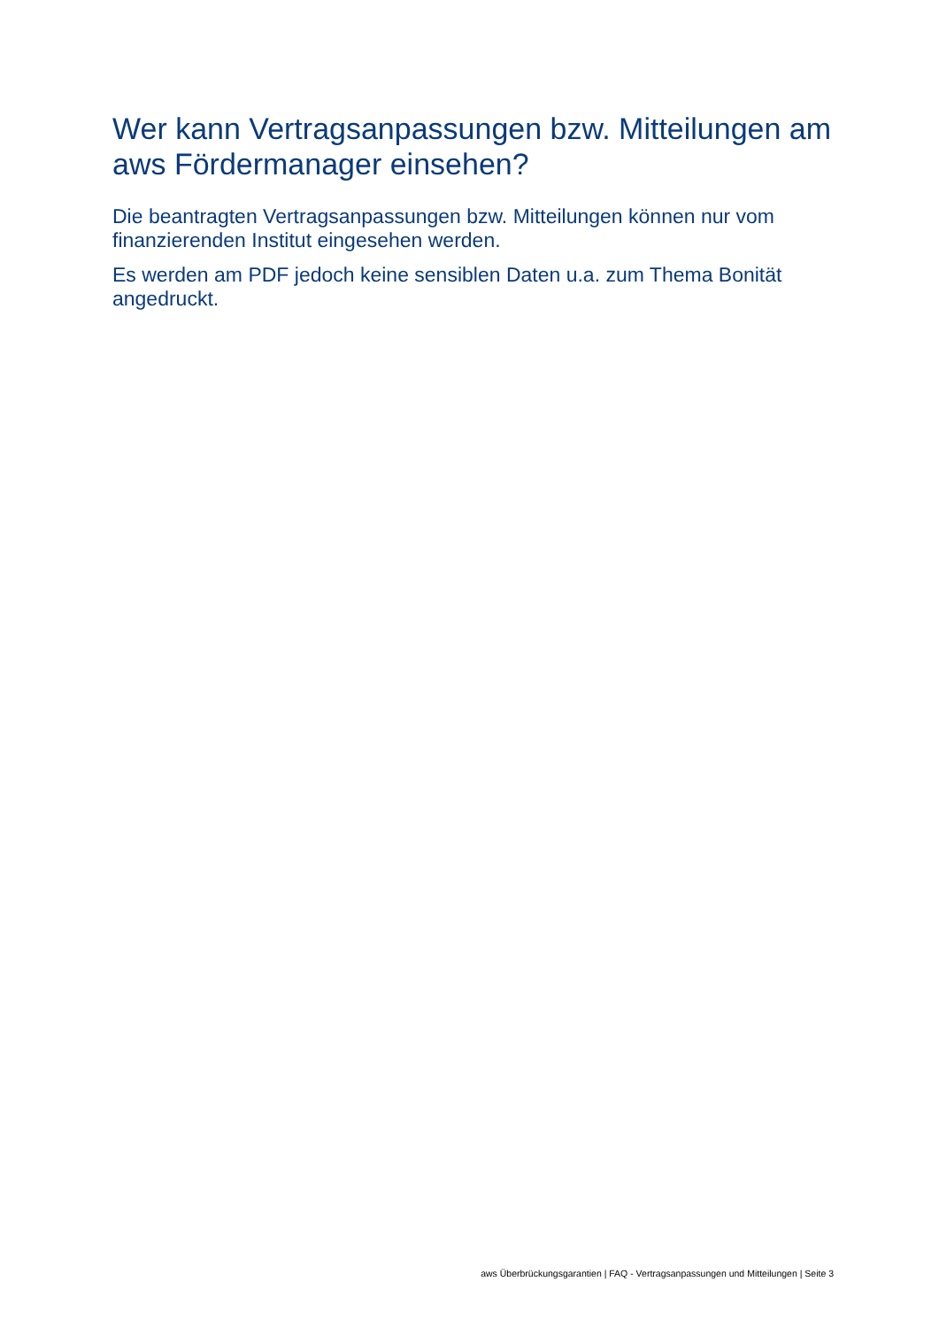Wer kann Vertragsanpassungen bzw. Mitteilungen am aws Fördermanager einsehen?
Die beantragten Vertragsanpassungen bzw. Mitteilungen können nur vom finanzierenden Institut eingesehen werden.
Es werden am PDF jedoch keine sensiblen Daten u.a. zum Thema Bonität angedruckt.
aws Überbrückungsgarantien | FAQ - Vertragsanpassungen und Mitteilungen | Seite 3